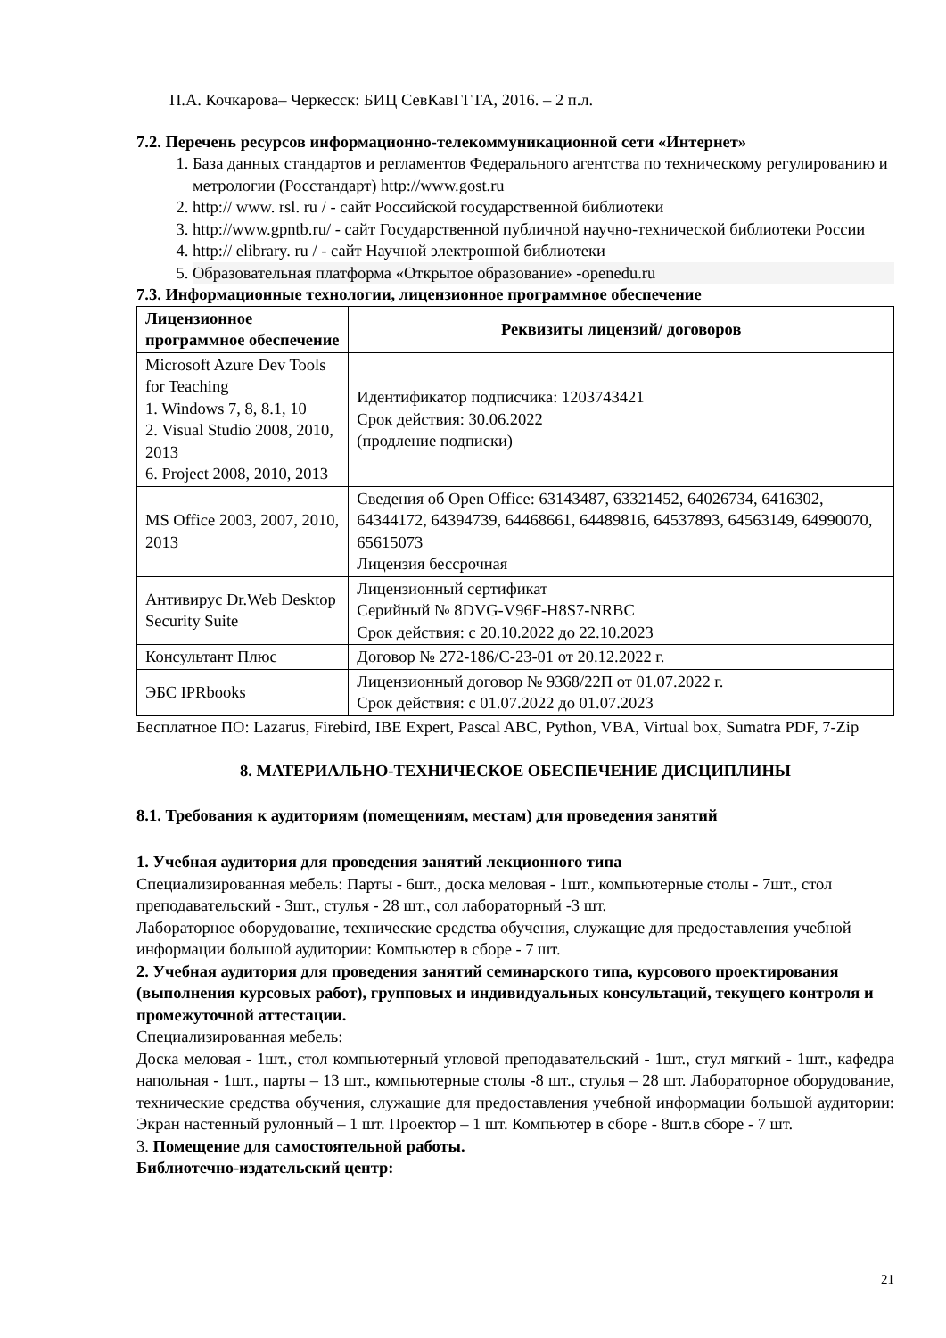П.А. Кочкарова– Черкесск: БИЦ СевКавГГТА, 2016. – 2 п.л.
7.2. Перечень ресурсов информационно-телекоммуникационной сети «Интернет»
1. База данных стандартов и регламентов Федерального агентства по техническому регулированию и метрологии (Росстандарт) http://www.gost.ru
2. http:// www. rsl. ru / - сайт Российской государственной библиотеки
3. http://www.gpntb.ru/ - сайт Государственной публичной научно-технической библиотеки России
4. http:// elibrary. ru / - сайт Научной электронной библиотеки
5. Образовательная платформа «Открытое образование» -openedu.ru
7.3. Информационные технологии, лицензионное программное обеспечение
| Лицензионное программное обеспечение | Реквизиты лицензий/ договоров |
| --- | --- |
| Microsoft Azure Dev Tools for Teaching 1. Windows 7, 8, 8.1, 10 2. Visual Studio 2008, 2010, 2013 6. Project 2008, 2010, 2013 | Идентификатор подписчика: 1203743421 Срок действия: 30.06.2022 (продление подписки) |
| MS Office 2003, 2007, 2010, 2013 | Сведения об Open Office: 63143487, 63321452, 64026734, 6416302, 64344172, 64394739, 64468661, 64489816, 64537893, 64563149, 64990070, 65615073 Лицензия бессрочная |
| Антивирус Dr.Web Desktop Security Suite | Лицензионный сертификат Серийный № 8DVG-V96F-H8S7-NRBC Срок действия: с 20.10.2022 до 22.10.2023 |
| Консультант Плюс | Договор № 272-186/С-23-01 от 20.12.2022 г. |
| ЭБС IPRbooks | Лицензионный договор № 9368/22П от 01.07.2022 г. Срок действия: с 01.07.2022 до 01.07.2023 |
Бесплатное ПО: Lazarus, Firebird, IBE Expert, Pascal ABC, Python, VBA, Virtual box, Sumatra PDF, 7-Zip
8. МАТЕРИАЛЬНО-ТЕХНИЧЕСКОЕ ОБЕСПЕЧЕНИЕ ДИСЦИПЛИНЫ
8.1. Требования к аудиториям (помещениям, местам) для проведения занятий
1. Учебная аудитория для проведения занятий лекционного типа
Специализированная мебель: Парты - 6шт., доска меловая - 1шт., компьютерные столы - 7шт., стол преподавательский - 3шт., стулья - 28 шт., сол лабораторный -3 шт.
Лабораторное оборудование, технические средства обучения, служащие для предоставления учебной информации большой аудитории: Компьютер в сборе - 7 шт.
2. Учебная аудитория для проведения занятий семинарского типа, курсового проектирования (выполнения курсовых работ), групповых и индивидуальных консультаций, текущего контроля и промежуточной аттестации.
Специализированная мебель:
Доска меловая - 1шт., стол компьютерный угловой преподавательский - 1шт., стул мягкий - 1шт., кафедра напольная - 1шт., парты – 13 шт., компьютерные столы -8 шт., стулья – 28 шт. Лабораторное оборудование, технические средства обучения, служащие для предоставления учебной информации большой аудитории: Экран настенный рулонный – 1 шт. Проектор – 1 шт. Компьютер в сборе - 8шт.в сборе - 7 шт.
3. Помещение для самостоятельной работы.
Библиотечно-издательский центр:
21